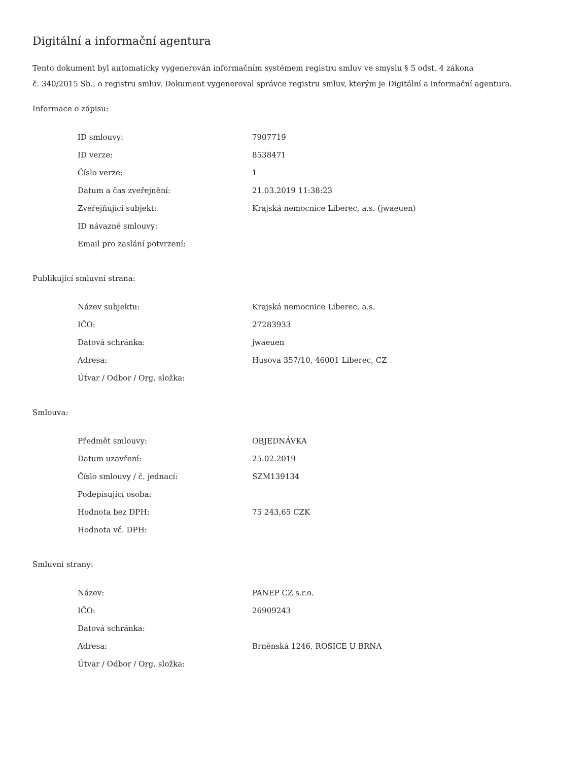Digitální a informační agentura
Tento dokument byl automaticky vygenerován informačním systémem registru smluv ve smyslu § 5 odst. 4 zákona
č. 340/2015 Sb., o registru smluv. Dokument vygeneroval správce registru smluv, kterým je Digitální a informační agentura.
Informace o zápisu:
| ID smlouvy: | 7907719 |
| ID verze: | 8538471 |
| Číslo verze: | 1 |
| Datum a čas zveřejnění: | 21.03.2019 11:38:23 |
| Zveřejňující subjekt: | Krajská nemocnice Liberec, a.s. (jwaeuen) |
| ID návazné smlouvy: | |
| Email pro zaslání potvrzení: | |
Publikující smluvní strana:
| Název subjektu: | Krajská nemocnice Liberec, a.s. |
| IČO: | 27283933 |
| Datová schránka: | jwaeuen |
| Adresa: | Husova 357/10, 46001 Liberec, CZ |
| Útvar / Odbor / Org. složka: | |
Smlouva:
| Předmět smlouvy: | OBJEDNÁVKA |
| Datum uzavření: | 25.02.2019 |
| Číslo smlouvy / č. jednací: | SZM139134 |
| Podepisující osoba: | |
| Hodnota bez DPH: | 75 243,65 CZK |
| Hodnota vč. DPH: | |
Smluvní strany:
| Název: | PANEP CZ s.r.o. |
| IČO: | 26909243 |
| Datová schránka: | |
| Adresa: | Brněnská 1246, ROSICE U BRNA |
| Útvar / Odbor / Org. složka: | |